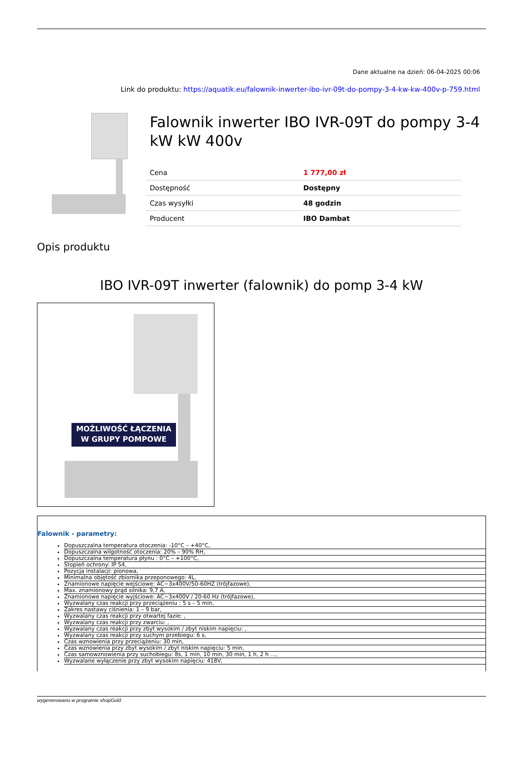Dane aktualne na dzień: 06-04-2025 00:06
Link do produktu: https://aquatik.eu/falownik-inwerter-ibo-ivr-09t-do-pompy-3-4-kw-kw-400v-p-759.html
Falownik inwerter IBO IVR-09T do pompy 3-4 kW kW 400v
| Cena | 1 777,00 zł |
| Dostępność | Dostępny |
| Czas wysyłki | 48 godzin |
| Producent | IBO Dambat |
Opis produktu
IBO IVR-09T inwerter (falownik) do pomp 3-4 kW
MOŻLIWOŚĆ ŁĄCZENIA
W GRUPY POMPOWE
Falownik - parametry:
Dopuszczalna temperatura otoczenia: -10°C – +40°C,
Dopuszczalna wilgotność otoczenia: 20% – 90% RH,
Dopuszczalna temperatura płynu : 0°C – +100°C,
Stopień ochrony: IP 54,
Pozycja instalacji: pionowa,
Minimalna objętość zbiornika przeponowego: 4L,
Znamionowe napięcie wejściowe: AC~3x400V/50-60HZ (trójfazowe),
Max. znamionowy prąd silnika: 9,7 A,
Znamionowe napięcie wyjściowe: AC~3x400V / 20-60 Hz (trójfazowe),
Wyzwalany czas reakcji przy przeciążeniu : 5 s – 5 min,
Zakres nastawy ciśnienia: 1 – 9 bar,
Wyzwalany czas reakcji przy otwartej fazie: ,
Wyzwalany czas reakcji przy zwarciu: ,
Wyzwalany czas reakcji przy zbyt wysokim / zbyt niskim napięciu: ,
Wyzwalany czas reakcji przy suchym przebiegu: 6 s,
Czas wznowienia przy przeciążeniu: 30 min,
Czas wznowienia przy zbyt wysokim / zbyt niskim napięciu: 5 min,
Czas samowznowienia przy suchobiegu: 8s, 1 min, 10 min, 30 min, 1 h, 2 h …,
Wyzwalane wyłączenie przy zbyt wysokim napięciu: 418V,
wygenerowano w programie shopGold